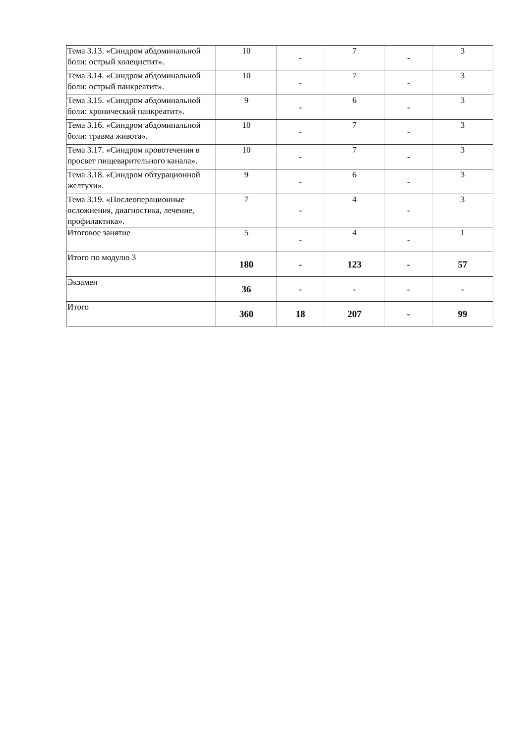| Тема 3.13. «Синдром абдоминальной боли: острый холецистит». | 10 | - | 7 | - | 3 |
| Тема 3.14. «Синдром абдоминальной боли: острый панкреатит». | 10 | - | 7 | - | 3 |
| Тема 3.15. «Синдром абдоминальной боли: хронический панкреатит». | 9 | - | 6 | - | 3 |
| Тема 3.16. «Синдром абдоминальной боли: травма живота». | 10 | - | 7 | - | 3 |
| Тема 3.17. «Синдром кровотечения в просвет пищеварительного канала». | 10 | - | 7 | - | 3 |
| Тема 3.18. «Синдром обтурационной желтухи». | 9 | - | 6 | - | 3 |
| Тема 3.19. «Послеоперационные осложнения, диагностика, лечение, профилактика». | 7 | - | 4 | - | 3 |
| Итоговое занятие | 5 | - | 4 | - | 1 |
| Итого по модулю 3 | 180 | - | 123 | - | 57 |
| Экзамен | 36 | - | - | - | - |
| Итого | 360 | 18 | 207 | - | 99 |